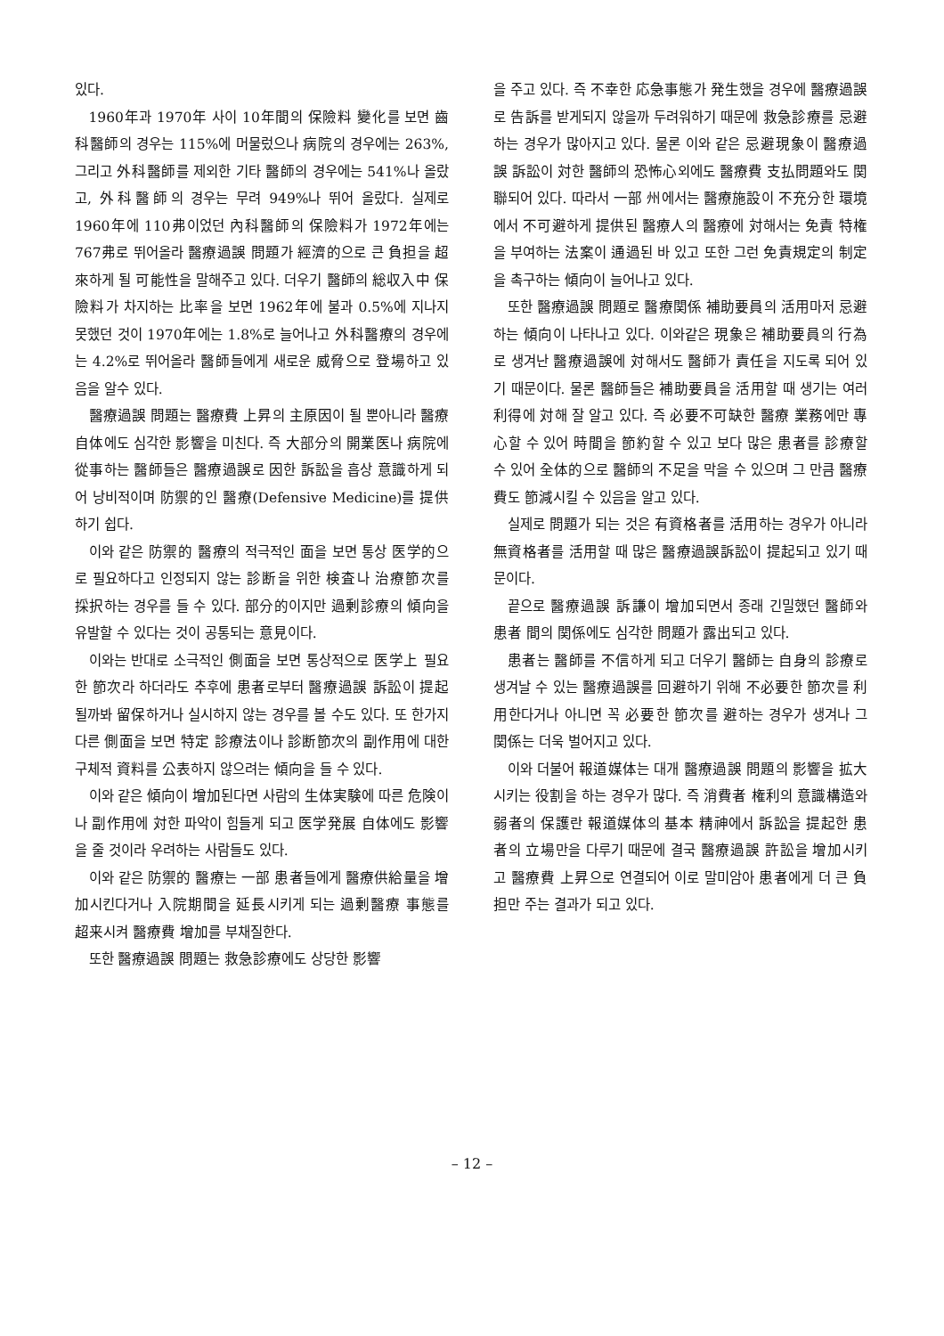있다.
1960年과 1970年 사이 10年間의 保險料 變化를 보면 齒科醫師의 경우는 115%에 머물렀으나 病院의 경우에는 263%, 그리고 外科醫師를 제외한 기타 醫師의 경우에는 541%나 올랐고, 外科醫師의 경우는 무려 949%나 뛰어 올랐다. 실제로 1960年에 110弗이었던 內科醫師의 保險料가 1972年에는 767弗로 뛰어올라 醫療過誤 問題가 經濟的으로 큰 負担을 超來하게 될 可能性을 말해주고 있다. 더우기 醫師의 総収入中 保險料가 차지하는 比率을 보면 1962年에 불과 0.5%에 지나지 못했던 것이 1970年에는 1.8%로 늘어나고 外科醫療의 경우에는 4.2%로 뛰어올라 醫師들에게 새로운 威脅으로 登場하고 있음을 알수 있다.
醫療過誤 問題는 醫療費 上昇의 主原因이 될 뿐아니라 醫療 自体에도 심각한 影響을 미친다. 즉 大部分의 開業医나 病院에 從事하는 醫師들은 醫療過誤로 因한 訴訟을 흡상 意識하게 되어 낭비적이며 防禦的인 醫療(Defensive Medicine)를 提供하기 쉽다.
이와 같은 防禦的 醫療의 적극적인 面을 보면 통상 医学的으로 필요하다고 인정되지 않는 診断을 위한 検査나 治療節次를 採択하는 경우를 들 수 있다. 部分的이지만 過剰診療의 傾向을 유발할 수 있다는 것이 공통되는 意見이다.
이와는 반대로 소극적인 側面을 보면 통상적으로 医学上 필요한 節次라 하더라도 추후에 患者로부터 醫療過誤 訴訟이 提起될까봐 留保하거나 실시하지 않는 경우를 볼 수도 있다. 또 한가지 다른 側面을 보면 特定 診療法이나 診断節次의 副作用에 대한 구체적 資料를 公表하지 않으려는 傾向을 들 수 있다.
이와 같은 傾向이 增加된다면 사람의 生体実験에 따른 危険이나 副作用에 対한 파악이 힘들게 되고 医学発展 自体에도 影響을 줄 것이라 우려하는 사람들도 있다.
이와 같은 防禦的 醫療는 一部 患者들에게 醫療供給量을 增加시킨다거나 入院期間을 延長시키게 되는 過剰醫療 事態를 超来시켜 醫療費 增加를 부채질한다.
또한 醫療過誤 問題는 救急診療에도 상당한 影響
을 주고 있다. 즉 不幸한 応急事態가 発生했을 경우에 醫療過誤로 告訴를 받게되지 않을까 두려워하기 때문에 救急診療를 忌避하는 경우가 많아지고 있다. 물론 이와 같은 忌避現象이 醫療過誤 訴訟이 対한 醫師의 恐怖心외에도 醫療費 支払問題와도 関聯되어 있다. 따라서 一部 州에서는 醫療施設이 不充分한 環境에서 不可避하게 提供된 醫療人의 醫療에 対해서는 免責 特権을 부여하는 法案이 通過된 바 있고 또한 그런 免責規定의 制定을 촉구하는 傾向이 늘어나고 있다.
또한 醫療過誤 問題로 醫療関係 補助要員의 活用마저 忌避하는 傾向이 나타나고 있다. 이와같은 現象은 補助要員의 行為로 생겨난 醫療過誤에 対해서도 醫師가 責任을 지도록 되어 있기 때문이다. 물론 醫師들은 補助要員을 活用할 때 생기는 여러 利得에 対해 잘 알고 있다. 즉 必要不可缺한 醫療 業務에만 專心할 수 있어 時間을 節約할 수 있고 보다 많은 患者를 診療할 수 있어 全体的으로 醫師의 不足을 막을 수 있으며 그 만큼 醫療費도 節減시킬 수 있음을 알고 있다.
실제로 問題가 되는 것은 有資格者를 活用하는 경우가 아니라 無資格者를 活用할 때 많은 醫療過誤訴訟이 提起되고 있기 때문이다.
끝으로 醫療過誤 訴謙이 增加되면서 종래 긴밀했던 醫師와 患者 間의 関係에도 심각한 問題가 露出되고 있다.
患者는 醫師를 不信하게 되고 더우기 醫師는 自身의 診療로 생겨날 수 있는 醫療過誤를 回避하기 위해 不必要한 節次를 利用한다거나 아니면 꼭 必要한 節次를 避하는 경우가 생겨나 그 関係는 더욱 벌어지고 있다.
이와 더불어 報道媒体는 대개 醫療過誤 問題의 影響을 拡大시키는 役割을 하는 경우가 많다. 즉 消費者 権利의 意識構造와 弱者의 保護란 報道媒体의 基本 精神에서 訴訟을 提起한 患者의 立場만을 다루기 때문에 결국 醫療過誤 許訟을 增加시키고 醫療費 上昇으로 연결되어 이로 말미암아 患者에게 더 큰 負担만 주는 결과가 되고 있다.
– 12 –